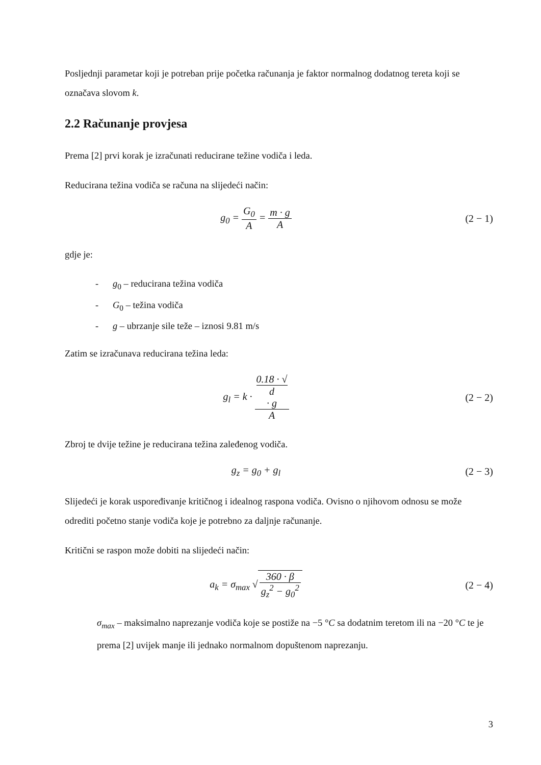Posljednji parametar koji je potreban prije početka računanja je faktor normalnog dodatnog tereta koji se označava slovom k.
2.2 Računanje provjesa
Prema [2] prvi korak je izračunati reducirane težine vodiča i leda.
Reducirana težina vodiča se računa na slijedeći način:
g<sub>0</sub> = G<sub>0</sub> A = m · g A (2 − 1)
gdje je:
- g<sub>0</sub> – reducirana težina vodiča
- G<sub>0</sub> – težina vodiča
- g – ubrzanje sile teže – iznosi 9.81 m/s
Zatim se izračunava reducirana težina leda:
g<sub>l</sub> = k · 0.18 · √
d
· g A
(2 − 2)
Zbroj te dvije težine je reducirana težina zaleđenog vodiča.
g<sub>z</sub> = g<sub>0</sub> + g<sub>l</sub> (2 − 3)
Slijedeći je korak uspoređivanje kritičnog i idealnog raspona vodiča. Ovisno o njihovom odnosu se može odrediti početno stanje vodiča koje je potrebno za daljnje računanje.
Kritični se raspon može dobiti na slijedeći način:
a<sub>k</sub> = σ<sub>max</sub> √ 360 · β g<sub>z</sub><sup>2</sup> − g<sub>0</sub><sup>2</sup> (2 − 4)
σ<sub>max</sub> – maksimalno naprezanje vodiča koje se postiže na −5 °C sa dodatnim teretom ili na −20 °C te je prema [2] uvijek manje ili jednako normalnom dopuštenom naprezanju.
3